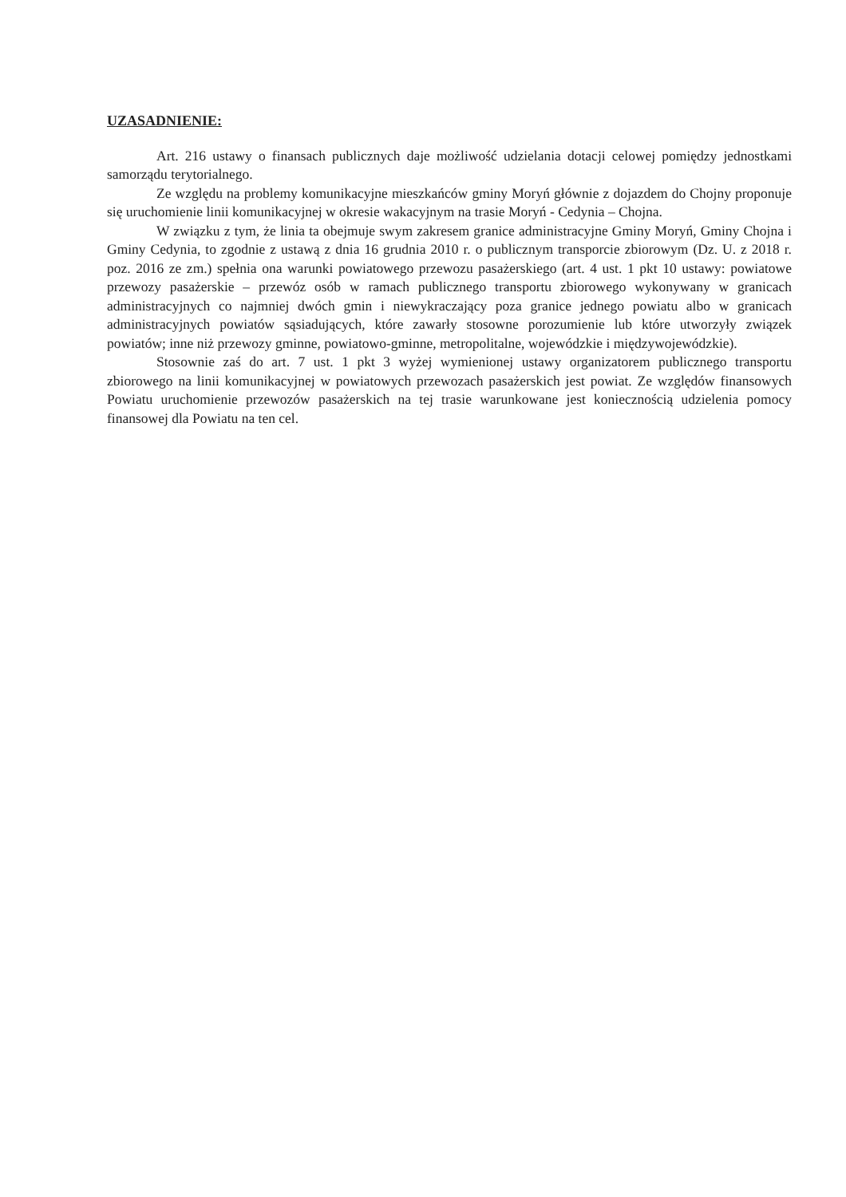UZASADNIENIE:
Art. 216 ustawy o finansach publicznych daje możliwość udzielania dotacji celowej pomiędzy jednostkami samorządu terytorialnego.
Ze względu na problemy komunikacyjne mieszkańców gminy Moryń głównie z dojazdem do Chojny proponuje się uruchomienie linii komunikacyjnej w okresie wakacyjnym na trasie Moryń - Cedynia – Chojna.
W związku z tym, że linia ta obejmuje swym zakresem granice administracyjne Gminy Moryń, Gminy Chojna i Gminy Cedynia, to zgodnie z ustawą z dnia 16 grudnia 2010 r. o publicznym transporcie zbiorowym (Dz. U. z 2018 r. poz. 2016 ze zm.) spełnia ona warunki powiatowego przewozu pasażerskiego (art. 4 ust. 1 pkt 10 ustawy: powiatowe przewozy pasażerskie – przewóz osób w ramach publicznego transportu zbiorowego wykonywany w granicach administracyjnych co najmniej dwóch gmin i niewykraczający poza granice jednego powiatu albo w granicach administracyjnych powiatów sąsiadujących, które zawarły stosowne porozumienie lub które utworzyły związek powiatów; inne niż przewozy gminne, powiatowo-gminne, metropolitalne, wojewódzkie i międzywojewódzkie).
Stosownie zaś do art. 7 ust. 1 pkt 3 wyżej wymienionej ustawy organizatorem publicznego transportu zbiorowego na linii komunikacyjnej w powiatowych przewozach pasażerskich jest powiat. Ze względów finansowych Powiatu uruchomienie przewozów pasażerskich na tej trasie warunkowane jest koniecznością udzielenia pomocy finansowej dla Powiatu na ten cel.